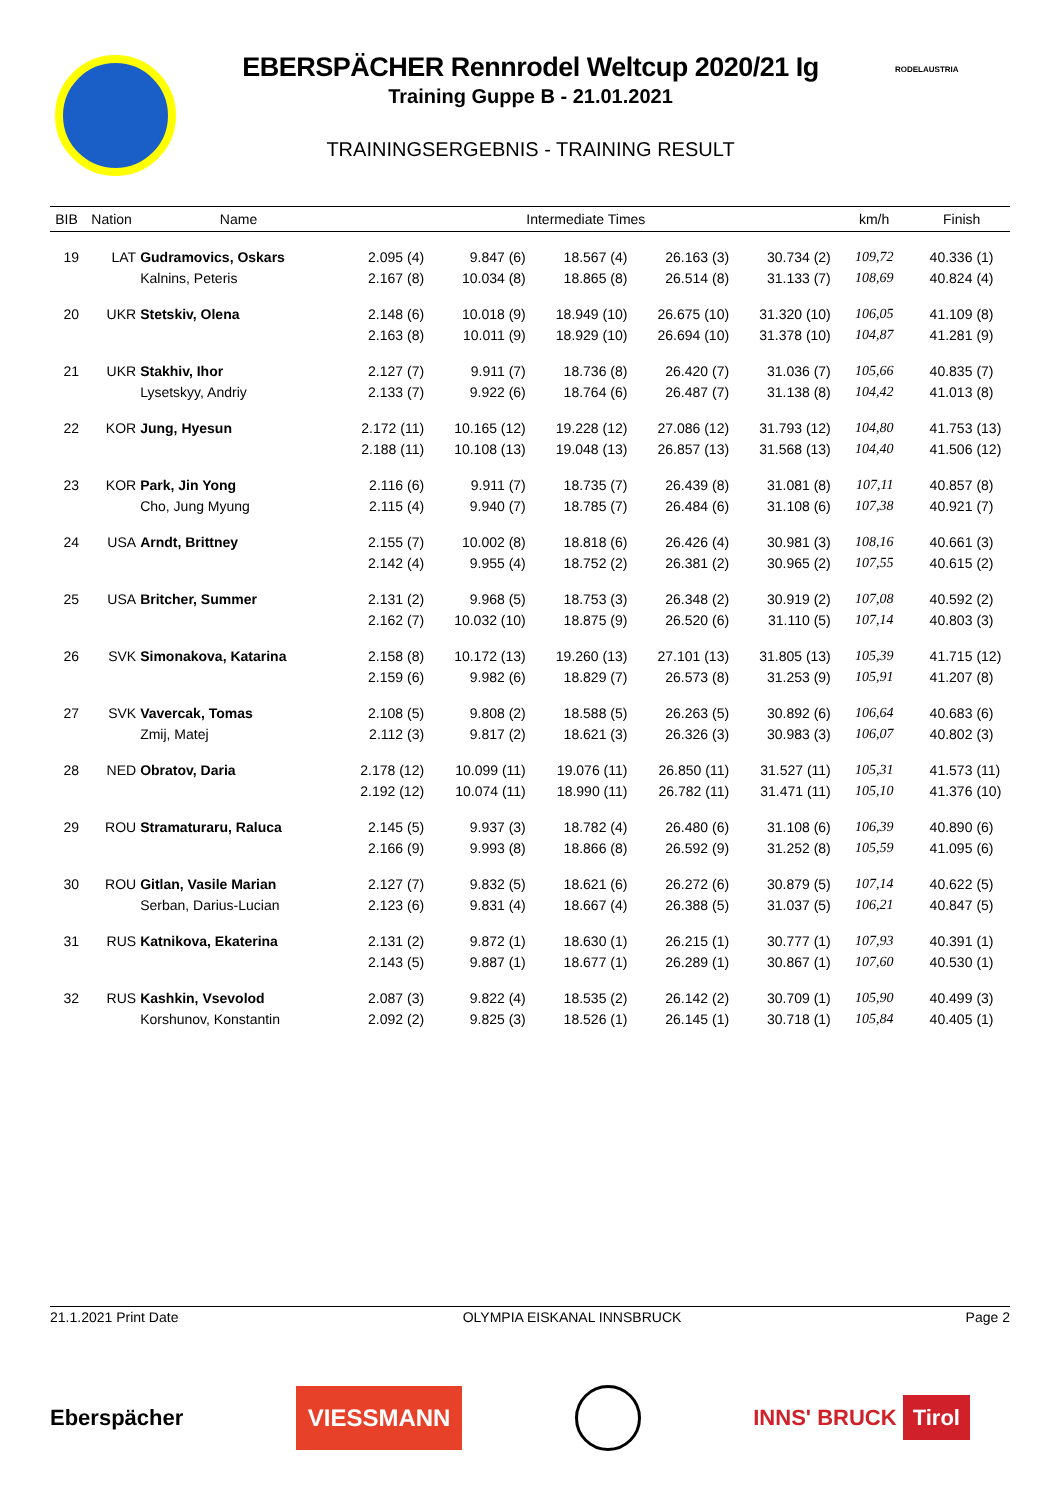EBERSPÄCHER Rennrodel Weltcup 2020/21 Ig
Training Guppe B - 21.01.2021
TRAININGSERGEBNIS - TRAINING RESULT
RODELAUSTRIA
| BIB | Nation | Name | Intermediate Times | | | | | km/h | Finish | |
| --- | --- | --- | --- | --- | --- | --- | --- | --- | --- | --- |
| 19 | LAT | Gudramovics, Oskars | 2.095 (4) | 9.847 (6) | 18.567 (4) | 26.163 (3) | 30.734 (2) | 109,72 | 40.336 | (1) |
| | | Kalnins, Peteris | 2.167 (8) | 10.034 (8) | 18.865 (8) | 26.514 (8) | 31.133 (7) | 108,69 | 40.824 | (4) |
| 20 | UKR | Stetskiv, Olena | 2.148 (6) | 10.018 (9) | 18.949 (10) | 26.675 (10) | 31.320 (10) | 106,05 | 41.109 | (8) |
| | | | 2.163 (8) | 10.011 (9) | 18.929 (10) | 26.694 (10) | 31.378 (10) | 104,87 | 41.281 | (9) |
| 21 | UKR | Stakhiv, Ihor | 2.127 (7) | 9.911 (7) | 18.736 (8) | 26.420 (7) | 31.036 (7) | 105,66 | 40.835 | (7) |
| | | Lysetskyy, Andriy | 2.133 (7) | 9.922 (6) | 18.764 (6) | 26.487 (7) | 31.138 (8) | 104,42 | 41.013 | (8) |
| 22 | KOR | Jung, Hyesun | 2.172 (11) | 10.165 (12) | 19.228 (12) | 27.086 (12) | 31.793 (12) | 104,80 | 41.753 | (13) |
| | | | 2.188 (11) | 10.108 (13) | 19.048 (13) | 26.857 (13) | 31.568 (13) | 104,40 | 41.506 | (12) |
| 23 | KOR | Park, Jin Yong | 2.116 (6) | 9.911 (7) | 18.735 (7) | 26.439 (8) | 31.081 (8) | 107,11 | 40.857 | (8) |
| | | Cho, Jung Myung | 2.115 (4) | 9.940 (7) | 18.785 (7) | 26.484 (6) | 31.108 (6) | 107,38 | 40.921 | (7) |
| 24 | USA | Arndt, Brittney | 2.155 (7) | 10.002 (8) | 18.818 (6) | 26.426 (4) | 30.981 (3) | 108,16 | 40.661 | (3) |
| | | | 2.142 (4) | 9.955 (4) | 18.752 (2) | 26.381 (2) | 30.965 (2) | 107,55 | 40.615 | (2) |
| 25 | USA | Britcher, Summer | 2.131 (2) | 9.968 (5) | 18.753 (3) | 26.348 (2) | 30.919 (2) | 107,08 | 40.592 | (2) |
| | | | 2.162 (7) | 10.032 (10) | 18.875 (9) | 26.520 (6) | 31.110 (5) | 107,14 | 40.803 | (3) |
| 26 | SVK | Simonakova, Katarina | 2.158 (8) | 10.172 (13) | 19.260 (13) | 27.101 (13) | 31.805 (13) | 105,39 | 41.715 | (12) |
| | | | 2.159 (6) | 9.982 (6) | 18.829 (7) | 26.573 (8) | 31.253 (9) | 105,91 | 41.207 | (8) |
| 27 | SVK | Vavercak, Tomas | 2.108 (5) | 9.808 (2) | 18.588 (5) | 26.263 (5) | 30.892 (6) | 106,64 | 40.683 | (6) |
| | | Zmij, Matej | 2.112 (3) | 9.817 (2) | 18.621 (3) | 26.326 (3) | 30.983 (3) | 106,07 | 40.802 | (3) |
| 28 | NED | Obratov, Daria | 2.178 (12) | 10.099 (11) | 19.076 (11) | 26.850 (11) | 31.527 (11) | 105,31 | 41.573 | (11) |
| | | | 2.192 (12) | 10.074 (11) | 18.990 (11) | 26.782 (11) | 31.471 (11) | 105,10 | 41.376 | (10) |
| 29 | ROU | Stramaturaru, Raluca | 2.145 (5) | 9.937 (3) | 18.782 (4) | 26.480 (6) | 31.108 (6) | 106,39 | 40.890 | (6) |
| | | | 2.166 (9) | 9.993 (8) | 18.866 (8) | 26.592 (9) | 31.252 (8) | 105,59 | 41.095 | (6) |
| 30 | ROU | Gitlan, Vasile Marian | 2.127 (7) | 9.832 (5) | 18.621 (6) | 26.272 (6) | 30.879 (5) | 107,14 | 40.622 | (5) |
| | | Serban, Darius-Lucian | 2.123 (6) | 9.831 (4) | 18.667 (4) | 26.388 (5) | 31.037 (5) | 106,21 | 40.847 | (5) |
| 31 | RUS | Katnikova, Ekaterina | 2.131 (2) | 9.872 (1) | 18.630 (1) | 26.215 (1) | 30.777 (1) | 107,93 | 40.391 | (1) |
| | | | 2.143 (5) | 9.887 (1) | 18.677 (1) | 26.289 (1) | 30.867 (1) | 107,60 | 40.530 | (1) |
| 32 | RUS | Kashkin, Vsevolod | 2.087 (3) | 9.822 (4) | 18.535 (2) | 26.142 (2) | 30.709 (1) | 105,90 | 40.499 | (3) |
| | | Korshunov, Konstantin | 2.092 (2) | 9.825 (3) | 18.526 (1) | 26.145 (1) | 30.718 (1) | 105,84 | 40.405 | (1) |
21.1.2021 Print Date OLYMPIA EISKANAL INNSBRUCK Page 2
Eberspächer VIESSMANN INNS' BRUCK Tirol